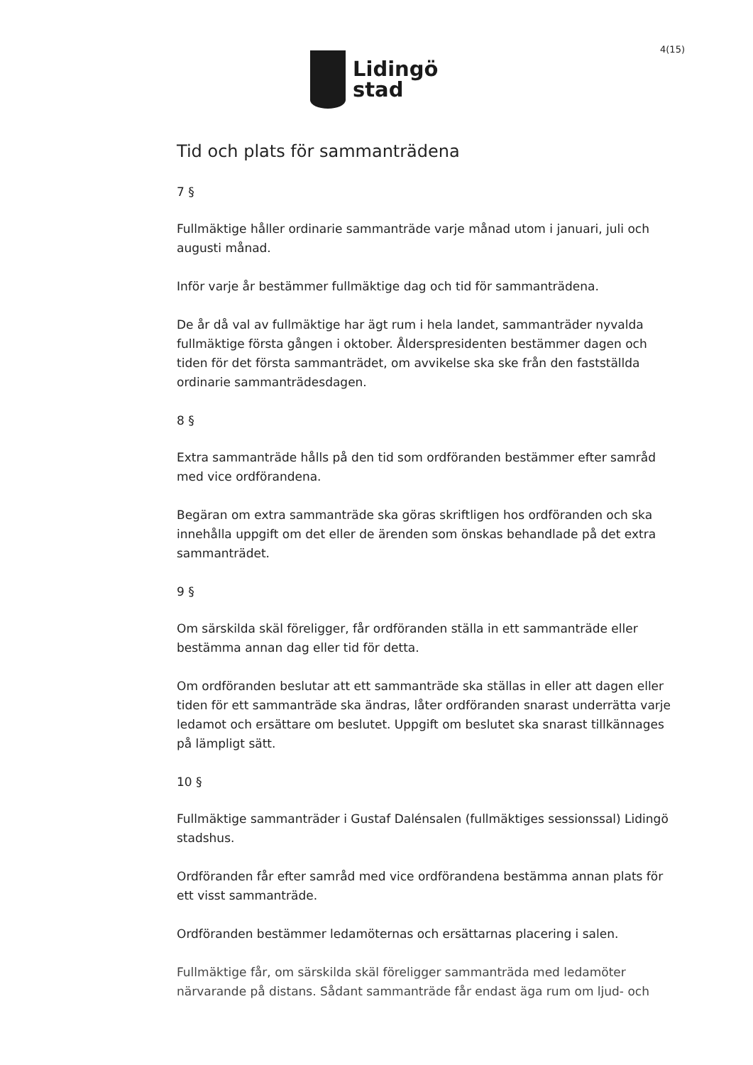Lidingö
stad
4(15)
Tid och plats för sammanträdena
7 §
Fullmäktige håller ordinarie sammanträde varje månad utom i januari, juli och augusti månad.
Inför varje år bestämmer fullmäktige dag och tid för sammanträdena.
De år då val av fullmäktige har ägt rum i hela landet, sammanträder nyvalda fullmäktige första gången i oktober. Ålderspresidenten bestämmer dagen och tiden för det första sammanträdet, om avvikelse ska ske från den fastställda ordinarie sammanträdesdagen.
8 §
Extra sammanträde hålls på den tid som ordföranden bestämmer efter samråd med vice ordförandena.
Begäran om extra sammanträde ska göras skriftligen hos ordföranden och ska innehålla uppgift om det eller de ärenden som önskas behandlade på det extra sammanträdet.
9 §
Om särskilda skäl föreligger, får ordföranden ställa in ett sammanträde eller bestämma annan dag eller tid för detta.
Om ordföranden beslutar att ett sammanträde ska ställas in eller att dagen eller tiden för ett sammanträde ska ändras, låter ordföranden snarast underrätta varje ledamot och ersättare om beslutet. Uppgift om beslutet ska snarast tillkännages på lämpligt sätt.
10 §
Fullmäktige sammanträder i Gustaf Dalénsalen (fullmäktiges sessionssal) Lidingö stadshus.
Ordföranden får efter samråd med vice ordförandena bestämma annan plats för ett visst sammanträde.
Ordföranden bestämmer ledamöternas och ersättarnas placering i salen.
Fullmäktige får, om särskilda skäl föreligger sammanträda med ledamöter närvarande på distans. Sådant sammanträde får endast äga rum om ljud- och